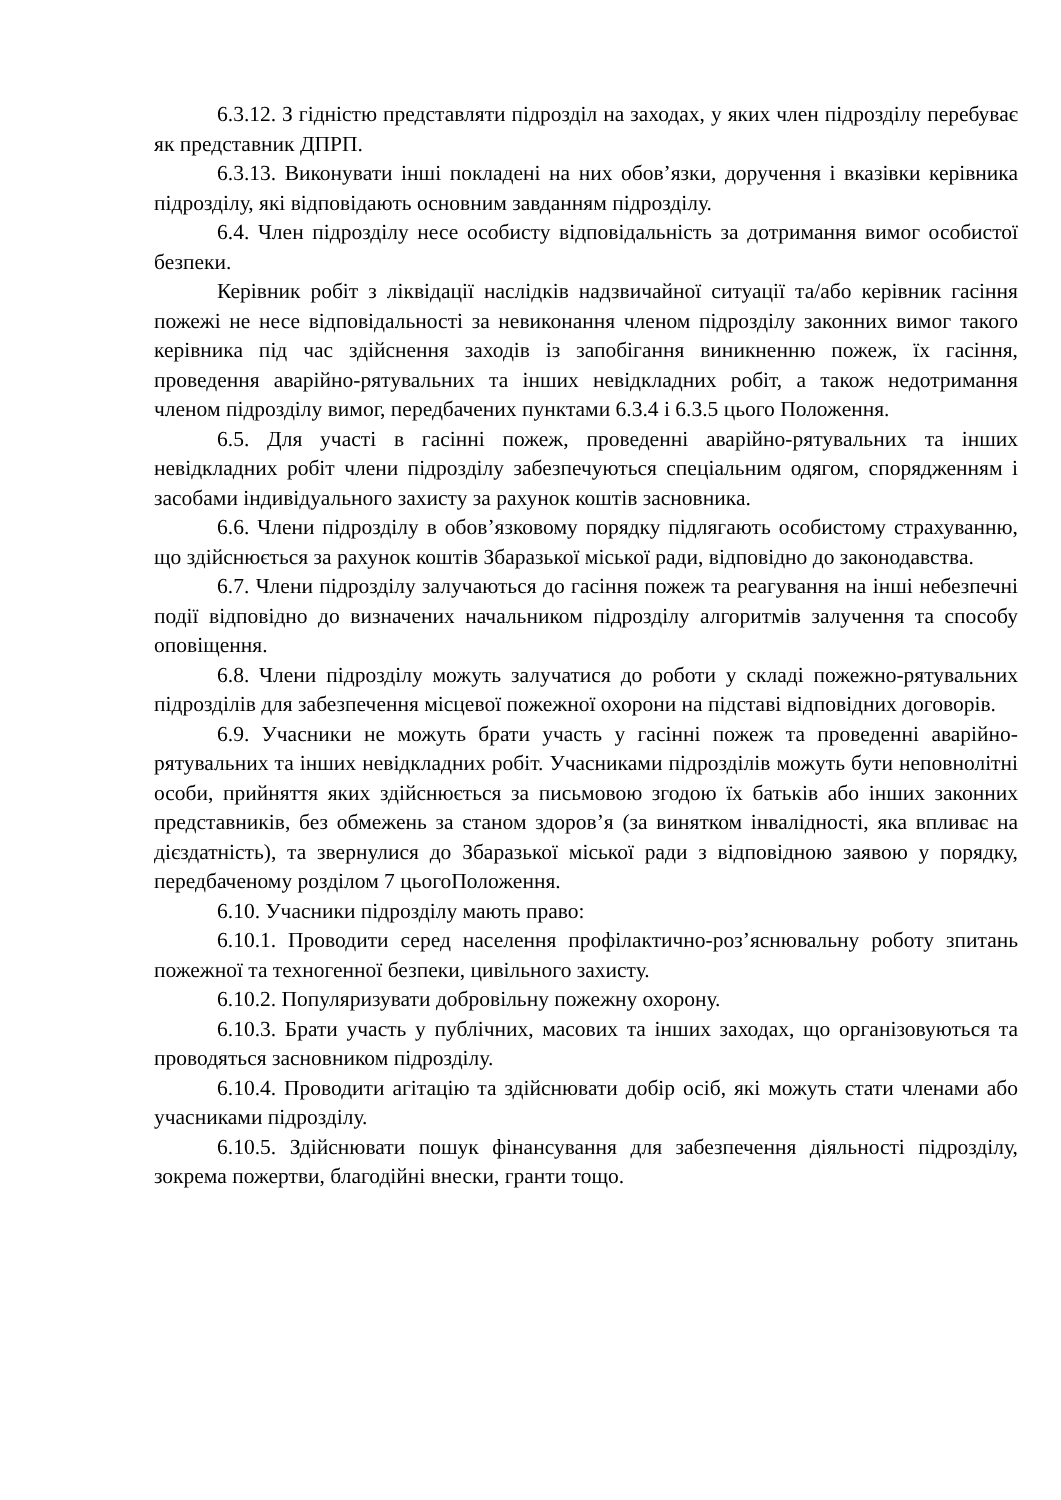6.3.12. З гідністю представляти підрозділ на заходах, у яких член підрозділу перебуває як представник ДПРП.
6.3.13. Виконувати інші покладені на них обов’язки, доручення і вказівки керівника підрозділу, які відповідають основним завданням підрозділу.
6.4. Член підрозділу несе особисту відповідальність за дотримання вимог особистої безпеки.
Керівник робіт з ліквідації наслідків надзвичайної ситуації та/або керівник гасіння пожежі не несе відповідальності за невиконання членом підрозділу законних вимог такого керівника під час здійснення заходів із запобігання виникненню пожеж, їх гасіння, проведення аварійно-рятувальних та інших невідкладних робіт, а також недотримання членом підрозділу вимог, передбачених пунктами 6.3.4 і 6.3.5 цього Положення.
6.5. Для участі в гасінні пожеж, проведенні аварійно-рятувальних та інших невідкладних робіт члени підрозділу забезпечуються спеціальним одягом, спорядженням і засобами індивідуального захисту за рахунок коштів засновника.
6.6. Члени підрозділу в обов’язковому порядку підлягають особистому страхуванню, що здійснюється за рахунок коштів Збаразької міської ради, відповідно до законодавства.
6.7. Члени підрозділу залучаються до гасіння пожеж та реагування на інші небезпечні події відповідно до визначених начальником підрозділу алгоритмів залучення та способу оповіщення.
6.8. Члени підрозділу можуть залучатися до роботи у складі пожежно-рятувальних підрозділів для забезпечення місцевої пожежної охорони на підставі відповідних договорів.
6.9. Учасники не можуть брати участь у гасінні пожеж та проведенні аварійно-рятувальних та інших невідкладних робіт. Учасниками підрозділів можуть бути неповнолітні особи, прийняття яких здійснюється за письмовою згодою їх батьків або інших законних представників, без обмежень за станом здоров’я (за винятком інвалідності, яка впливає на дієздатність), та звернулися до Збаразької міської ради з відповідною заявою у порядку, передбаченому розділом 7 цьогоПоложення.
6.10. Учасники підрозділу мають право:
6.10.1. Проводити серед населення профілактично-роз’яснювальну роботу зпитань пожежної та техногенної безпеки, цивільного захисту.
6.10.2. Популяризувати добровільну пожежну охорону.
6.10.3. Брати участь у публічних, масових та інших заходах, що організовуються та проводяться засновником підрозділу.
6.10.4. Проводити агітацію та здійснювати добір осіб, які можуть стати членами або учасниками підрозділу.
6.10.5. Здійснювати пошук фінансування для забезпечення діяльності підрозділу, зокрема пожертви, благодійні внески, гранти тощо.